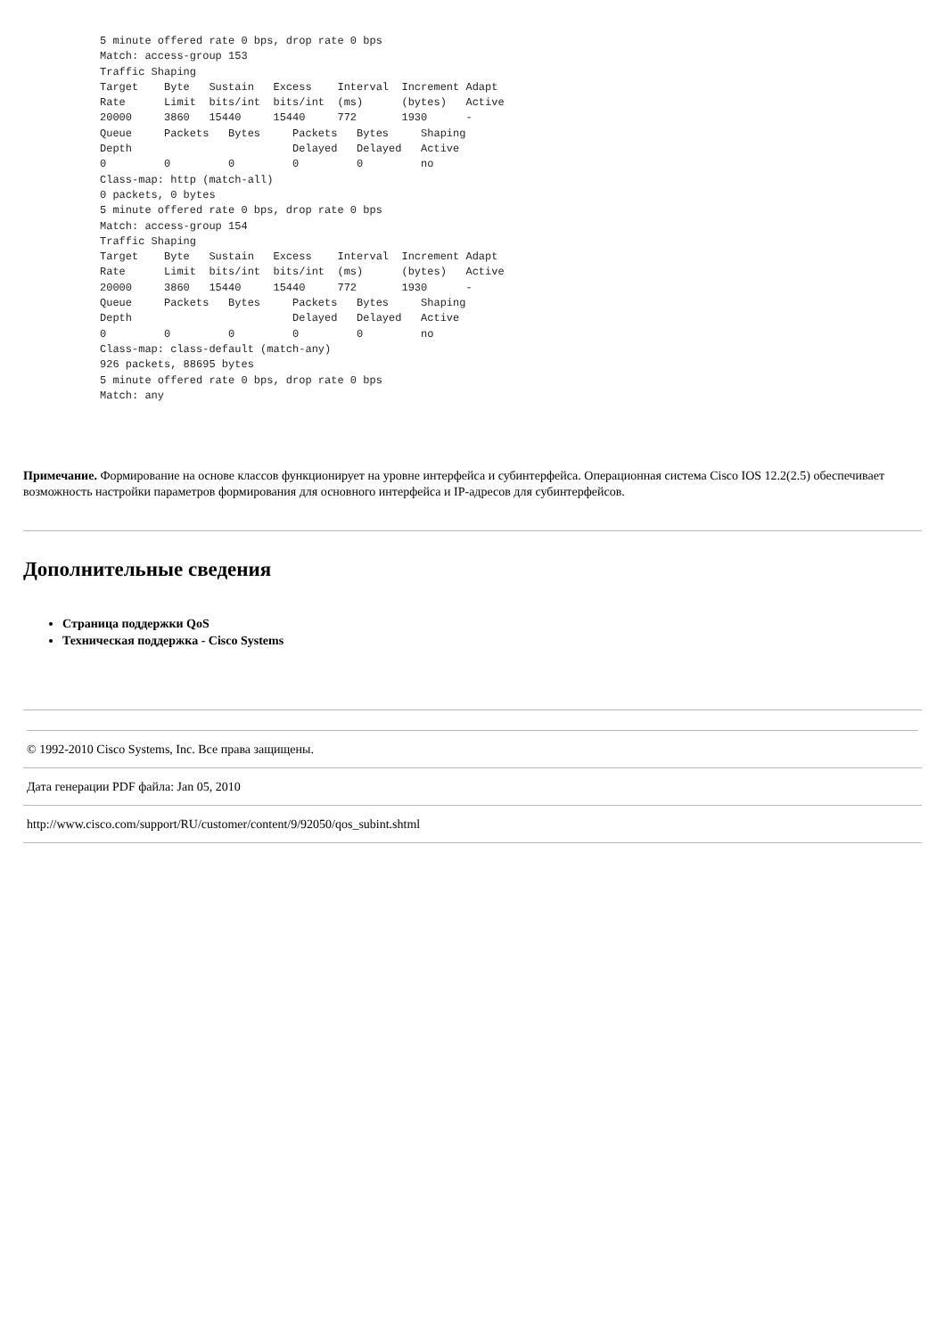5 minute offered rate 0 bps, drop rate 0 bps
Match: access-group 153
Traffic Shaping
Target    Byte   Sustain   Excess    Interval  Increment Adapt
Rate      Limit  bits/int  bits/int  (ms)      (bytes)   Active
20000     3860   15440     15440     772       1930      -
Queue     Packets   Bytes     Packets   Bytes     Shaping
Depth                         Delayed   Delayed   Active
0         0         0         0         0         no
Class-map: http (match-all)
0 packets, 0 bytes
5 minute offered rate 0 bps, drop rate 0 bps
Match: access-group 154
Traffic Shaping
Target    Byte   Sustain   Excess    Interval  Increment Adapt
Rate      Limit  bits/int  bits/int  (ms)      (bytes)   Active
20000     3860   15440     15440     772       1930      -
Queue     Packets   Bytes     Packets   Bytes     Shaping
Depth                         Delayed   Delayed   Active
0         0         0         0         0         no
Class-map: class-default (match-any)
926 packets, 88695 bytes
5 minute offered rate 0 bps, drop rate 0 bps
Match: any
Примечание. Формирование на основе классов функционирует на уровне интерфейса и субинтерфейса. Операционная система Cisco IOS 12.2(2.5) обеспечивает возможность настройки параметров формирования для основного интерфейса и IP-адресов для субинтерфейсов.
Дополнительные сведения
Страница поддержки QoS
Техническая поддержка - Cisco Systems
© 1992-2010 Cisco Systems, Inc. Все права защищены.
Дата генерации PDF файла: Jan 05, 2010
http://www.cisco.com/support/RU/customer/content/9/92050/qos_subint.shtml